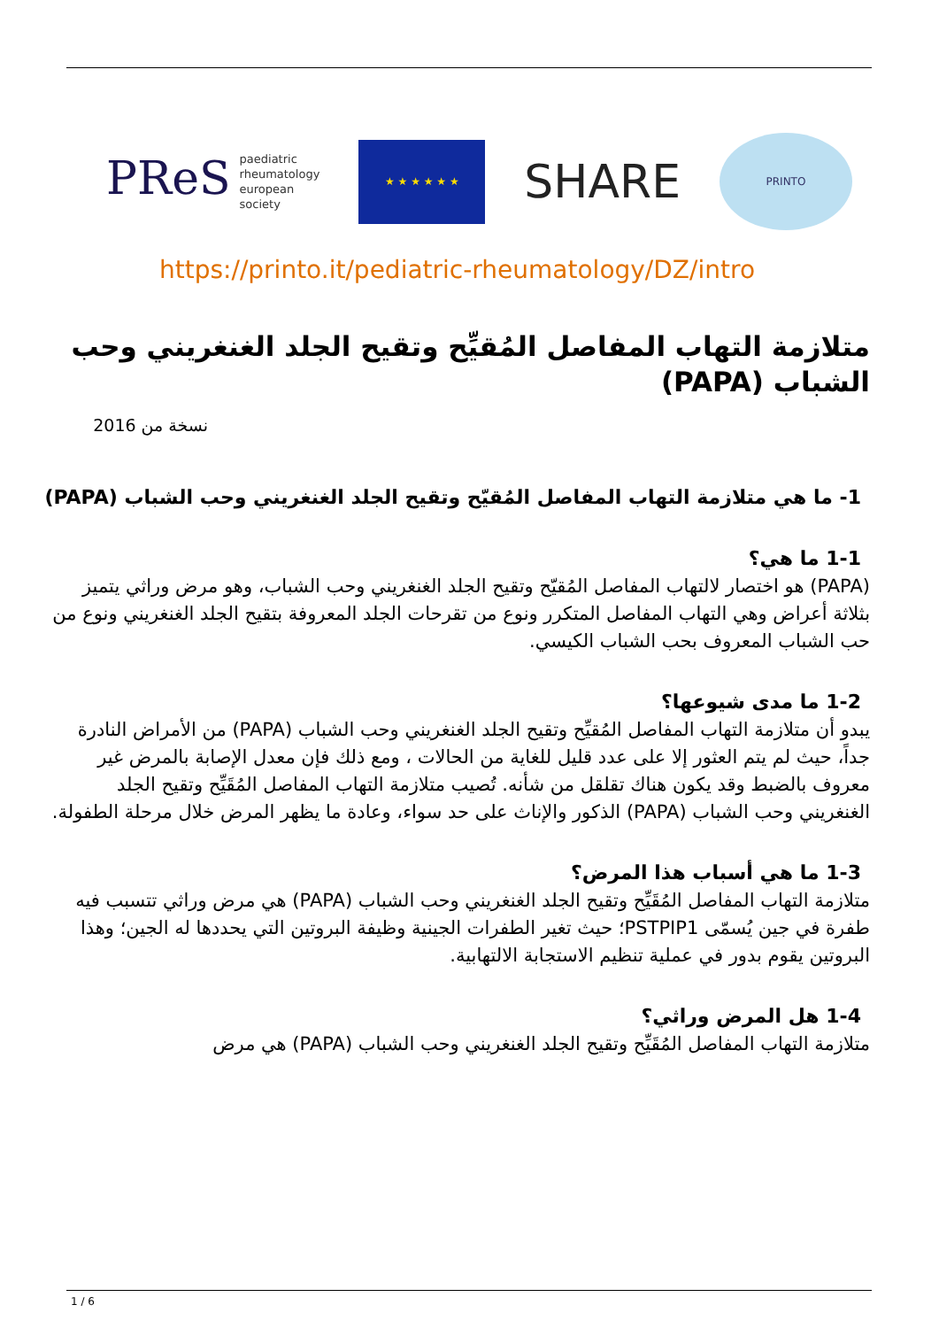PReS paediatric
rheumatology
european
society
★ ★ ★ ★ ★ ★
SHARE
PRINTO
https://printo.it/pediatric-rheumatology/DZ/intro
متلازمة التهاب المفاصل المُقيِّح وتقيح الجلد الغنغريني وحب الشباب (PAPA)
نسخة من 2016
1- ما هي متلازمة التهاب المفاصل المُقيّح وتقيح الجلد الغنغريني وحب الشباب (PAPA)
1-1 ما هي؟
(PAPA) هو اختصار لالتهاب المفاصل المُقيّح وتقيح الجلد الغنغريني وحب الشباب، وهو مرض وراثي يتميز بثلاثة أعراض وهي التهاب المفاصل المتكرر ونوع من تقرحات الجلد المعروفة بتقيح الجلد الغنغريني ونوع من حب الشباب المعروف بحب الشباب الكيسي.
1-2 ما مدى شيوعها؟
يبدو أن متلازمة التهاب المفاصل المُقيِّح وتقيح الجلد الغنغريني وحب الشباب (PAPA) من الأمراض النادرة جداً، حيث لم يتم العثور إلا على عدد قليل للغاية من الحالات ، ومع ذلك فإن معدل الإصابة بالمرض غير معروف بالضبط وقد يكون هناك تقلقل من شأنه. تُصيب متلازمة التهاب المفاصل المُقَيِّح وتقيح الجلد الغنغريني وحب الشباب (PAPA) الذكور والإناث على حد سواء، وعادة ما يظهر المرض خلال مرحلة الطفولة.
1-3 ما هي أسباب هذا المرض؟
متلازمة التهاب المفاصل المُقَيِّح وتقيح الجلد الغنغريني وحب الشباب (PAPA) هي مرض وراثي تتسبب فيه طفرة في جين يُسمّى PSTPIP1؛ حيث تغير الطفرات الجينية وظيفة البروتين التي يحددها له الجين؛ وهذا البروتين يقوم بدور في عملية تنظيم الاستجابة الالتهابية.
1-4 هل المرض وراثي؟
متلازمة التهاب المفاصل المُقَيِّح وتقيح الجلد الغنغريني وحب الشباب (PAPA) هي مرض
1 / 6